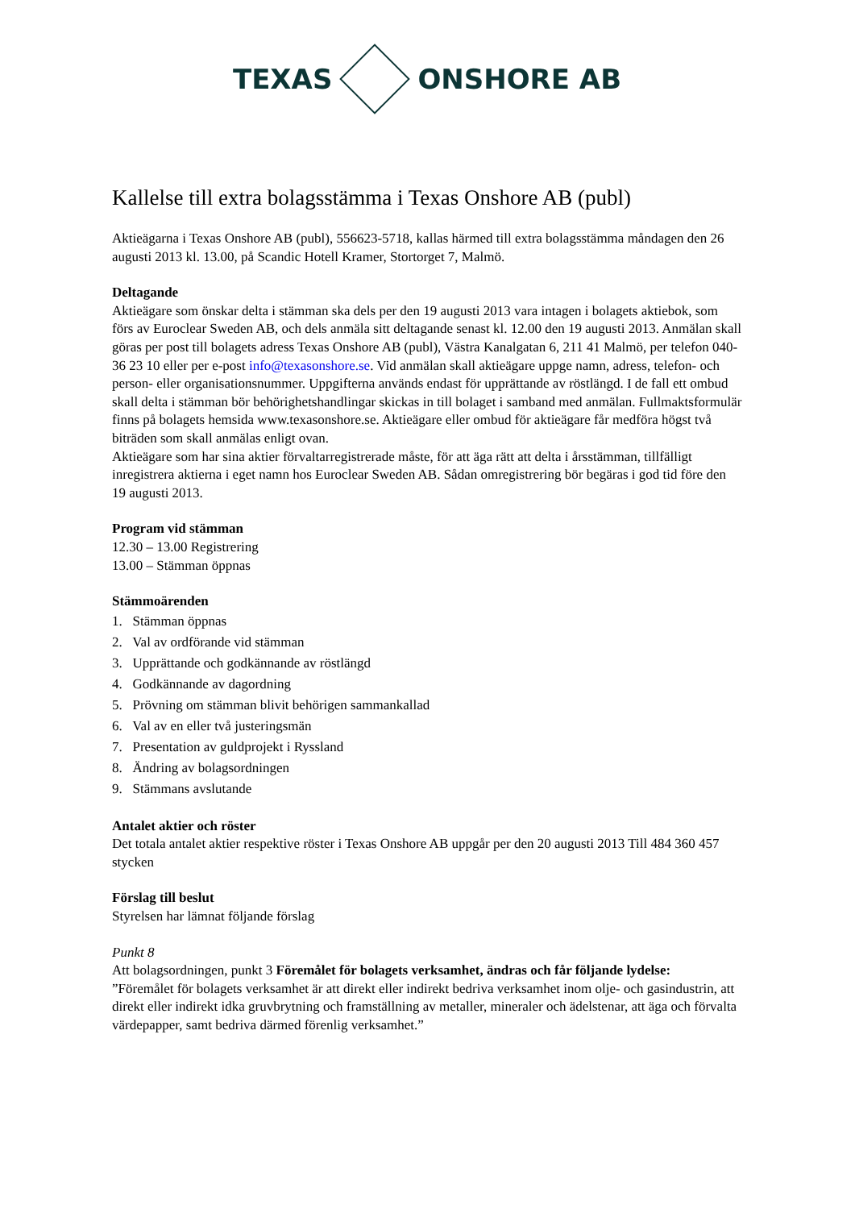TEXAS ONSHORE AB
Kallelse till extra bolagsstämma i Texas Onshore AB (publ)
Aktieägarna i Texas Onshore AB (publ), 556623-5718, kallas härmed till extra bolagsstämma måndagen den 26 augusti 2013 kl. 13.00, på Scandic Hotell Kramer, Stortorget 7, Malmö.
Deltagande
Aktieägare som önskar delta i stämman ska dels per den 19 augusti 2013 vara intagen i bolagets aktiebok, som förs av Euroclear Sweden AB, och dels anmäla sitt deltagande senast kl. 12.00 den 19 augusti 2013. Anmälan skall göras per post till bolagets adress Texas Onshore AB (publ), Västra Kanalgatan 6, 211 41 Malmö, per telefon 040-36 23 10 eller per e-post info@texasonshore.se. Vid anmälan skall aktieägare uppge namn, adress, telefon- och person- eller organisationsnummer. Uppgifterna används endast för upprättande av röstlängd. I de fall ett ombud skall delta i stämman bör behörighetshandlingar skickas in till bolaget i samband med anmälan. Fullmaktsformulär finns på bolagets hemsida www.texasonshore.se. Aktieägare eller ombud för aktieägare får medföra högst två biträden som skall anmälas enligt ovan.
Aktieägare som har sina aktier förvaltarregistrerade måste, för att äga rätt att delta i årsstämman, tillfälligt inregistrera aktierna i eget namn hos Euroclear Sweden AB. Sådan omregistrering bör begäras i god tid före den 19 augusti 2013.
Program vid stämman
12.30 – 13.00 Registrering
13.00 – Stämman öppnas
Stämmoärenden
1. Stämman öppnas
2. Val av ordförande vid stämman
3. Upprättande och godkännande av röstlängd
4. Godkännande av dagordning
5. Prövning om stämman blivit behörigen sammankallad
6. Val av en eller två justeringsmän
7. Presentation av guldprojekt i Ryssland
8. Ändring av bolagsordningen
9. Stämmans avslutande
Antalet aktier och röster
Det totala antalet aktier respektive röster i Texas Onshore AB uppgår per den 20 augusti 2013 Till 484 360 457 stycken
Förslag till beslut
Styrelsen har lämnat följande förslag
Punkt 8
Att bolagsordningen, punkt 3 Föremålet för bolagets verksamhet, ändras och får följande lydelse:
”Föremålet för bolagets verksamhet är att direkt eller indirekt bedriva verksamhet inom olje- och gasindustrin, att direkt eller indirekt idka gruvbrytning och framställning av metaller, mineraler och ädelstenar, att äga och förvalta värdepapper, samt bedriva därmed förenlig verksamhet.”